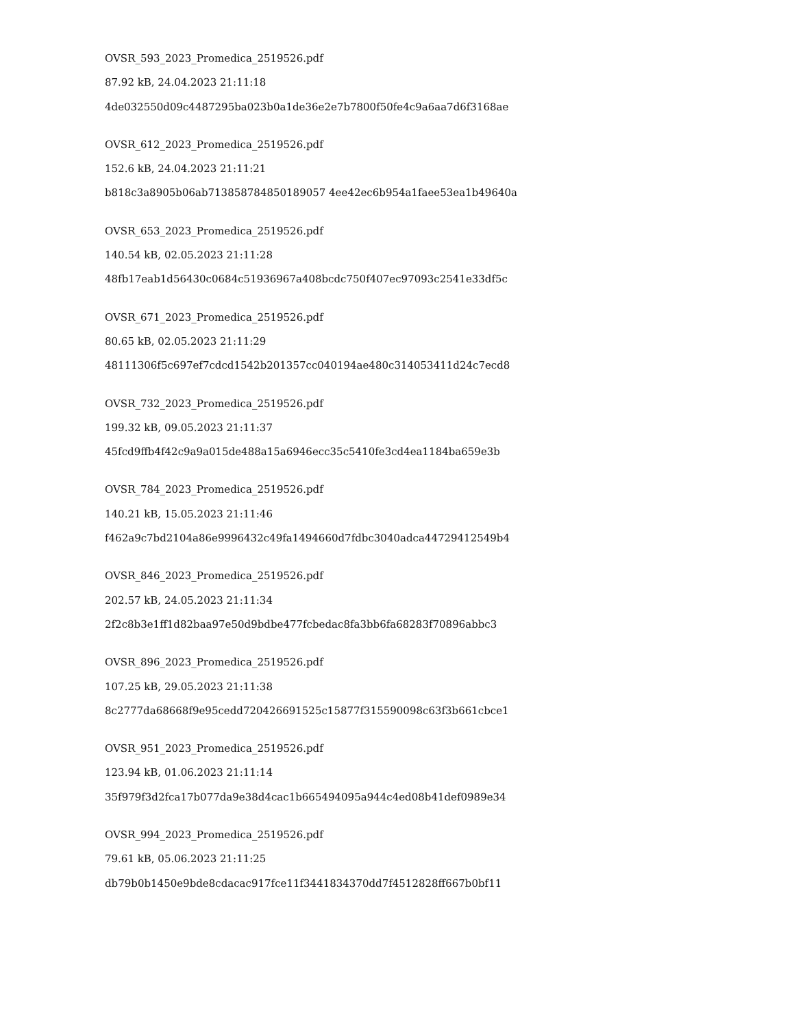OVSR_593_2023_Promedica_2519526.pdf
87.92 kB, 24.04.2023 21:11:18
4de032550d09c4487295ba023b0a1de36e2e7b7800f50fe4c9a6aa7d6f3168ae
OVSR_612_2023_Promedica_2519526.pdf
152.6 kB, 24.04.2023 21:11:21
b818c3a8905b06ab713858784850189057 4ee42ec6b954a1faee53ea1b49640a
OVSR_653_2023_Promedica_2519526.pdf
140.54 kB, 02.05.2023 21:11:28
48fb17eab1d56430c0684c51936967a408bcdc750f407ec97093c2541e33df5c
OVSR_671_2023_Promedica_2519526.pdf
80.65 kB, 02.05.2023 21:11:29
48111306f5c697ef7cdcd1542b201357cc040194ae480c314053411d24c7ecd8
OVSR_732_2023_Promedica_2519526.pdf
199.32 kB, 09.05.2023 21:11:37
45fcd9ffb4f42c9a9a015de488a15a6946ecc35c5410fe3cd4ea1184ba659e3b
OVSR_784_2023_Promedica_2519526.pdf
140.21 kB, 15.05.2023 21:11:46
f462a9c7bd2104a86e9996432c49fa1494660d7fdbc3040adca44729412549b4
OVSR_846_2023_Promedica_2519526.pdf
202.57 kB, 24.05.2023 21:11:34
2f2c8b3e1ff1d82baa97e50d9bdbe477fcbedac8fa3bb6fa68283f70896abbc3
OVSR_896_2023_Promedica_2519526.pdf
107.25 kB, 29.05.2023 21:11:38
8c2777da68668f9e95cedd720426691525c15877f315590098c63f3b661cbce1
OVSR_951_2023_Promedica_2519526.pdf
123.94 kB, 01.06.2023 21:11:14
35f979f3d2fca17b077da9e38d4cac1b665494095a944c4ed08b41def0989e34
OVSR_994_2023_Promedica_2519526.pdf
79.61 kB, 05.06.2023 21:11:25
db79b0b1450e9bde8cdacac917fce11f3441834370dd7f4512828ff667b0bf11